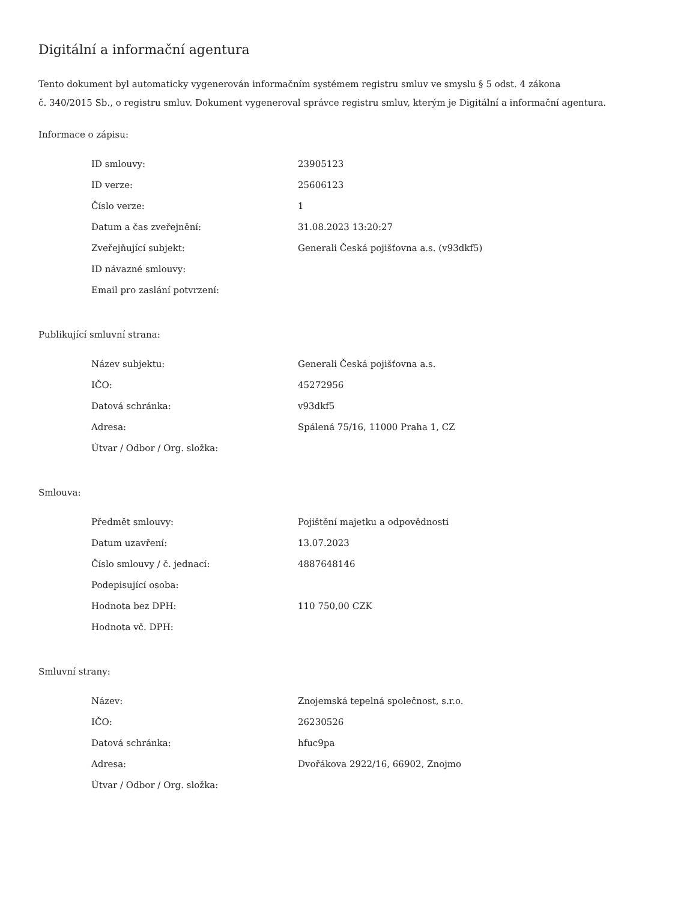Digitální a informační agentura
Tento dokument byl automaticky vygenerován informačním systémem registru smluv ve smyslu § 5 odst. 4 zákona
č. 340/2015 Sb., o registru smluv. Dokument vygeneroval správce registru smluv, kterým je Digitální a informační agentura.
Informace o zápisu:
| ID smlouvy: | 23905123 |
| ID verze: | 25606123 |
| Číslo verze: | 1 |
| Datum a čas zveřejnění: | 31.08.2023 13:20:27 |
| Zveřejňující subjekt: | Generali Česká pojišťovna a.s. (v93dkf5) |
| ID návazné smlouvy: | |
| Email pro zaslání potvrzení: | |
Publikující smluvní strana:
| Název subjektu: | Generali Česká pojišťovna a.s. |
| IČO: | 45272956 |
| Datová schránka: | v93dkf5 |
| Adresa: | Spálená 75/16, 11000 Praha 1, CZ |
| Útvar / Odbor / Org. složka: | |
Smlouva:
| Předmět smlouvy: | Pojištění majetku a odpovědnosti |
| Datum uzavření: | 13.07.2023 |
| Číslo smlouvy / č. jednací: | 4887648146 |
| Podepisující osoba: | |
| Hodnota bez DPH: | 110 750,00 CZK |
| Hodnota vč. DPH: | |
Smluvní strany:
| Název: | Znojemská tepelná společnost, s.r.o. |
| IČO: | 26230526 |
| Datová schránka: | hfuc9pa |
| Adresa: | Dvořákova 2922/16, 66902, Znojmo |
| Útvar / Odbor / Org. složka: | |